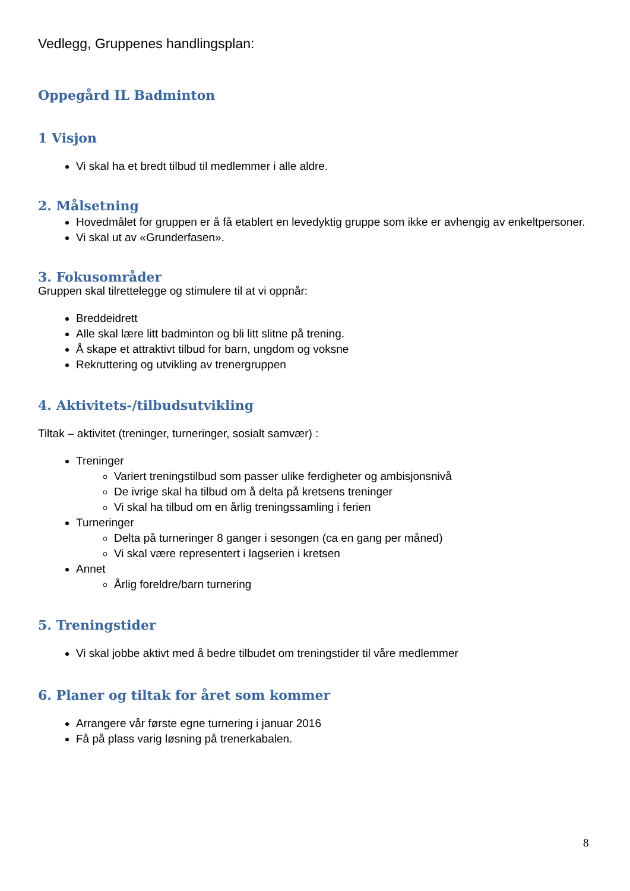Vedlegg, Gruppenes handlingsplan:
Oppegård IL Badminton
1 Visjon
Vi skal ha et bredt tilbud til medlemmer i alle aldre.
2. Målsetning
Hovedmålet for gruppen er å få etablert en levedyktig gruppe som ikke er avhengig av enkeltpersoner.
Vi skal ut av «Grunderfasen».
3. Fokusområder
Gruppen skal tilrettelegge og stimulere til at vi oppnår:
Breddeidrett
Alle skal lære litt badminton og bli litt slitne på trening.
Å skape et attraktivt tilbud for barn, ungdom og voksne
Rekruttering og utvikling av trenergruppen
4. Aktivitets-/tilbudsutvikling
Tiltak – aktivitet (treninger, turneringer, sosialt samvær) :
Treninger
Variert treningstilbud som passer ulike ferdigheter og ambisjonsnivå
De ivrige skal ha tilbud om å delta på kretsens treninger
Vi skal ha tilbud om en årlig treningssamling i ferien
Turneringer
Delta på turneringer 8 ganger i sesongen (ca en gang per måned)
Vi skal være representert i lagserien i kretsen
Annet
Årlig foreldre/barn turnering
5. Treningstider
Vi skal jobbe aktivt med å bedre tilbudet om treningstider til våre medlemmer
6. Planer og tiltak for året som kommer
Arrangere vår første egne turnering i januar 2016
Få på plass varig løsning på trenerkabalen.
8